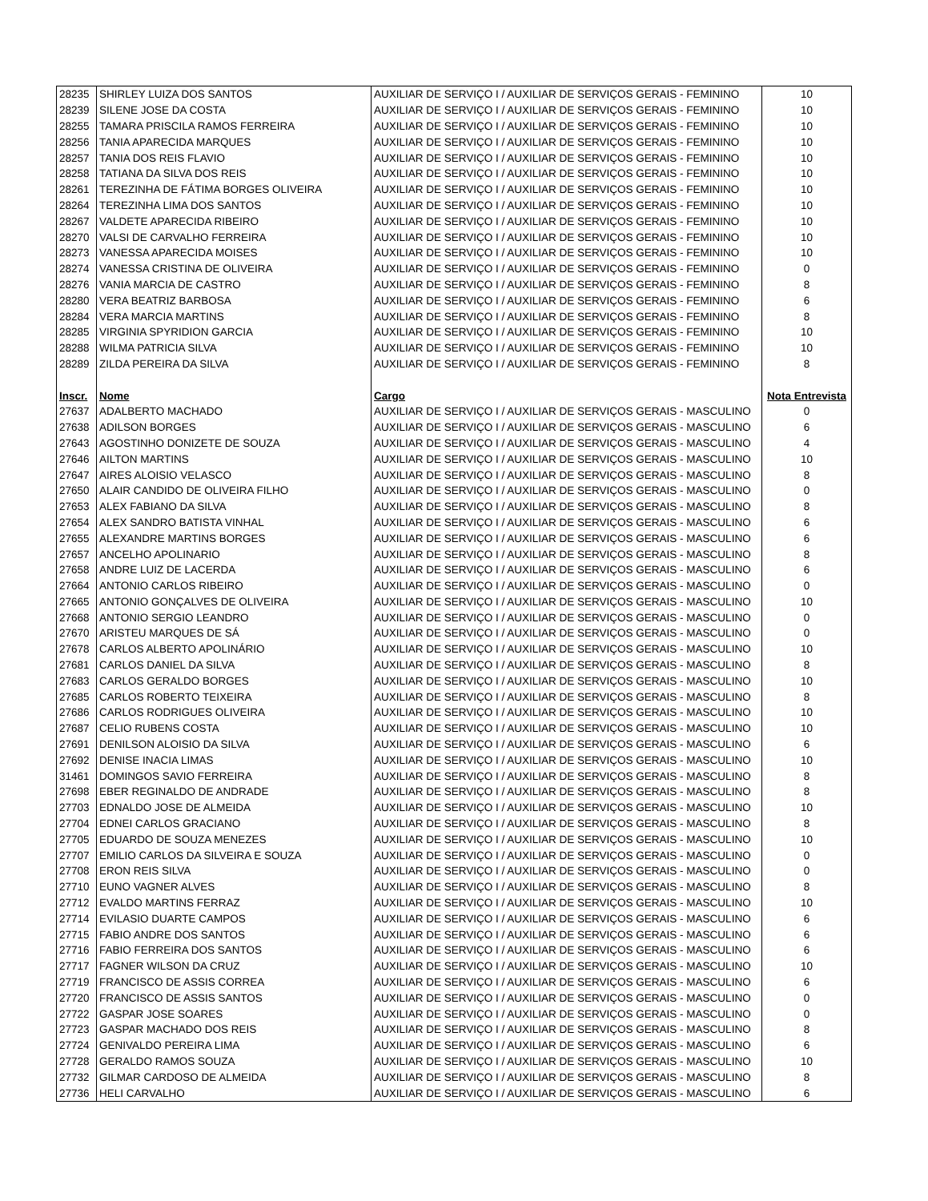| 28235 | SHIRLEY LUIZA DOS SANTOS | AUXILIAR DE SERVIÇO I / AUXILIAR DE SERVIÇOS GERAIS - FEMININO | 10 |
| 28239 | SILENE JOSE DA COSTA | AUXILIAR DE SERVIÇO I / AUXILIAR DE SERVIÇOS GERAIS - FEMININO | 10 |
| 28255 | TAMARA PRISCILA RAMOS FERREIRA | AUXILIAR DE SERVIÇO I / AUXILIAR DE SERVIÇOS GERAIS - FEMININO | 10 |
| 28256 | TANIA APARECIDA MARQUES | AUXILIAR DE SERVIÇO I / AUXILIAR DE SERVIÇOS GERAIS - FEMININO | 10 |
| 28257 | TANIA DOS REIS FLAVIO | AUXILIAR DE SERVIÇO I / AUXILIAR DE SERVIÇOS GERAIS - FEMININO | 10 |
| 28258 | TATIANA DA SILVA DOS REIS | AUXILIAR DE SERVIÇO I / AUXILIAR DE SERVIÇOS GERAIS - FEMININO | 10 |
| 28261 | TEREZINHA DE FÁTIMA BORGES OLIVEIRA | AUXILIAR DE SERVIÇO I / AUXILIAR DE SERVIÇOS GERAIS - FEMININO | 10 |
| 28264 | TEREZINHA LIMA DOS SANTOS | AUXILIAR DE SERVIÇO I / AUXILIAR DE SERVIÇOS GERAIS - FEMININO | 10 |
| 28267 | VALDETE APARECIDA RIBEIRO | AUXILIAR DE SERVIÇO I / AUXILIAR DE SERVIÇOS GERAIS - FEMININO | 10 |
| 28270 | VALSI DE CARVALHO FERREIRA | AUXILIAR DE SERVIÇO I / AUXILIAR DE SERVIÇOS GERAIS - FEMININO | 10 |
| 28273 | VANESSA APARECIDA MOISES | AUXILIAR DE SERVIÇO I / AUXILIAR DE SERVIÇOS GERAIS - FEMININO | 10 |
| 28274 | VANESSA CRISTINA DE OLIVEIRA | AUXILIAR DE SERVIÇO I / AUXILIAR DE SERVIÇOS GERAIS - FEMININO | 0 |
| 28276 | VANIA MARCIA DE CASTRO | AUXILIAR DE SERVIÇO I / AUXILIAR DE SERVIÇOS GERAIS - FEMININO | 8 |
| 28280 | VERA BEATRIZ BARBOSA | AUXILIAR DE SERVIÇO I / AUXILIAR DE SERVIÇOS GERAIS - FEMININO | 6 |
| 28284 | VERA MARCIA MARTINS | AUXILIAR DE SERVIÇO I / AUXILIAR DE SERVIÇOS GERAIS - FEMININO | 8 |
| 28285 | VIRGINIA SPYRIDION GARCIA | AUXILIAR DE SERVIÇO I / AUXILIAR DE SERVIÇOS GERAIS - FEMININO | 10 |
| 28288 | WILMA PATRICIA SILVA | AUXILIAR DE SERVIÇO I / AUXILIAR DE SERVIÇOS GERAIS - FEMININO | 10 |
| 28289 | ZILDA PEREIRA DA SILVA | AUXILIAR DE SERVIÇO I / AUXILIAR DE SERVIÇOS GERAIS - FEMININO | 8 |
| Inscr. | Nome | Cargo | Nota Entrevista |
| 27637 | ADALBERTO MACHADO | AUXILIAR DE SERVIÇO I / AUXILIAR DE SERVIÇOS GERAIS - MASCULINO | 0 |
| 27638 | ADILSON BORGES | AUXILIAR DE SERVIÇO I / AUXILIAR DE SERVIÇOS GERAIS - MASCULINO | 6 |
| 27643 | AGOSTINHO DONIZETE DE SOUZA | AUXILIAR DE SERVIÇO I / AUXILIAR DE SERVIÇOS GERAIS - MASCULINO | 4 |
| 27646 | AILTON MARTINS | AUXILIAR DE SERVIÇO I / AUXILIAR DE SERVIÇOS GERAIS - MASCULINO | 10 |
| 27647 | AIRES ALOISIO VELASCO | AUXILIAR DE SERVIÇO I / AUXILIAR DE SERVIÇOS GERAIS - MASCULINO | 8 |
| 27650 | ALAIR CANDIDO DE OLIVEIRA FILHO | AUXILIAR DE SERVIÇO I / AUXILIAR DE SERVIÇOS GERAIS - MASCULINO | 0 |
| 27653 | ALEX FABIANO DA SILVA | AUXILIAR DE SERVIÇO I / AUXILIAR DE SERVIÇOS GERAIS - MASCULINO | 8 |
| 27654 | ALEX SANDRO BATISTA VINHAL | AUXILIAR DE SERVIÇO I / AUXILIAR DE SERVIÇOS GERAIS - MASCULINO | 6 |
| 27655 | ALEXANDRE MARTINS BORGES | AUXILIAR DE SERVIÇO I / AUXILIAR DE SERVIÇOS GERAIS - MASCULINO | 6 |
| 27657 | ANCELHO APOLINARIO | AUXILIAR DE SERVIÇO I / AUXILIAR DE SERVIÇOS GERAIS - MASCULINO | 8 |
| 27658 | ANDRE LUIZ DE LACERDA | AUXILIAR DE SERVIÇO I / AUXILIAR DE SERVIÇOS GERAIS - MASCULINO | 6 |
| 27664 | ANTONIO CARLOS RIBEIRO | AUXILIAR DE SERVIÇO I / AUXILIAR DE SERVIÇOS GERAIS - MASCULINO | 0 |
| 27665 | ANTONIO GONÇALVES DE OLIVEIRA | AUXILIAR DE SERVIÇO I / AUXILIAR DE SERVIÇOS GERAIS - MASCULINO | 10 |
| 27668 | ANTONIO SERGIO LEANDRO | AUXILIAR DE SERVIÇO I / AUXILIAR DE SERVIÇOS GERAIS - MASCULINO | 0 |
| 27670 | ARISTEU MARQUES DE SÁ | AUXILIAR DE SERVIÇO I / AUXILIAR DE SERVIÇOS GERAIS - MASCULINO | 0 |
| 27678 | CARLOS ALBERTO APOLINÁRIO | AUXILIAR DE SERVIÇO I / AUXILIAR DE SERVIÇOS GERAIS - MASCULINO | 10 |
| 27681 | CARLOS DANIEL DA SILVA | AUXILIAR DE SERVIÇO I / AUXILIAR DE SERVIÇOS GERAIS - MASCULINO | 8 |
| 27683 | CARLOS GERALDO BORGES | AUXILIAR DE SERVIÇO I / AUXILIAR DE SERVIÇOS GERAIS - MASCULINO | 10 |
| 27685 | CARLOS ROBERTO TEIXEIRA | AUXILIAR DE SERVIÇO I / AUXILIAR DE SERVIÇOS GERAIS - MASCULINO | 8 |
| 27686 | CARLOS RODRIGUES OLIVEIRA | AUXILIAR DE SERVIÇO I / AUXILIAR DE SERVIÇOS GERAIS - MASCULINO | 10 |
| 27687 | CELIO RUBENS COSTA | AUXILIAR DE SERVIÇO I / AUXILIAR DE SERVIÇOS GERAIS - MASCULINO | 10 |
| 27691 | DENILSON ALOISIO DA SILVA | AUXILIAR DE SERVIÇO I / AUXILIAR DE SERVIÇOS GERAIS - MASCULINO | 6 |
| 27692 | DENISE INACIA LIMAS | AUXILIAR DE SERVIÇO I / AUXILIAR DE SERVIÇOS GERAIS - MASCULINO | 10 |
| 31461 | DOMINGOS SAVIO FERREIRA | AUXILIAR DE SERVIÇO I / AUXILIAR DE SERVIÇOS GERAIS - MASCULINO | 8 |
| 27698 | EBER REGINALDO DE ANDRADE | AUXILIAR DE SERVIÇO I / AUXILIAR DE SERVIÇOS GERAIS - MASCULINO | 8 |
| 27703 | EDNALDO JOSE DE ALMEIDA | AUXILIAR DE SERVIÇO I / AUXILIAR DE SERVIÇOS GERAIS - MASCULINO | 10 |
| 27704 | EDNEI CARLOS GRACIANO | AUXILIAR DE SERVIÇO I / AUXILIAR DE SERVIÇOS GERAIS - MASCULINO | 8 |
| 27705 | EDUARDO DE SOUZA MENEZES | AUXILIAR DE SERVIÇO I / AUXILIAR DE SERVIÇOS GERAIS - MASCULINO | 10 |
| 27707 | EMILIO CARLOS DA SILVEIRA E SOUZA | AUXILIAR DE SERVIÇO I / AUXILIAR DE SERVIÇOS GERAIS - MASCULINO | 0 |
| 27708 | ERON REIS SILVA | AUXILIAR DE SERVIÇO I / AUXILIAR DE SERVIÇOS GERAIS - MASCULINO | 0 |
| 27710 | EUNO VAGNER ALVES | AUXILIAR DE SERVIÇO I / AUXILIAR DE SERVIÇOS GERAIS - MASCULINO | 8 |
| 27712 | EVALDO MARTINS FERRAZ | AUXILIAR DE SERVIÇO I / AUXILIAR DE SERVIÇOS GERAIS - MASCULINO | 10 |
| 27714 | EVILASIO DUARTE CAMPOS | AUXILIAR DE SERVIÇO I / AUXILIAR DE SERVIÇOS GERAIS - MASCULINO | 6 |
| 27715 | FABIO ANDRE DOS SANTOS | AUXILIAR DE SERVIÇO I / AUXILIAR DE SERVIÇOS GERAIS - MASCULINO | 6 |
| 27716 | FABIO FERREIRA DOS SANTOS | AUXILIAR DE SERVIÇO I / AUXILIAR DE SERVIÇOS GERAIS - MASCULINO | 6 |
| 27717 | FAGNER WILSON DA CRUZ | AUXILIAR DE SERVIÇO I / AUXILIAR DE SERVIÇOS GERAIS - MASCULINO | 10 |
| 27719 | FRANCISCO DE ASSIS CORREA | AUXILIAR DE SERVIÇO I / AUXILIAR DE SERVIÇOS GERAIS - MASCULINO | 6 |
| 27720 | FRANCISCO DE ASSIS SANTOS | AUXILIAR DE SERVIÇO I / AUXILIAR DE SERVIÇOS GERAIS - MASCULINO | 0 |
| 27722 | GASPAR JOSE SOARES | AUXILIAR DE SERVIÇO I / AUXILIAR DE SERVIÇOS GERAIS - MASCULINO | 0 |
| 27723 | GASPAR MACHADO DOS REIS | AUXILIAR DE SERVIÇO I / AUXILIAR DE SERVIÇOS GERAIS - MASCULINO | 8 |
| 27724 | GENIVALDO PEREIRA LIMA | AUXILIAR DE SERVIÇO I / AUXILIAR DE SERVIÇOS GERAIS - MASCULINO | 6 |
| 27728 | GERALDO RAMOS SOUZA | AUXILIAR DE SERVIÇO I / AUXILIAR DE SERVIÇOS GERAIS - MASCULINO | 10 |
| 27732 | GILMAR CARDOSO DE ALMEIDA | AUXILIAR DE SERVIÇO I / AUXILIAR DE SERVIÇOS GERAIS - MASCULINO | 8 |
| 27736 | HELI CARVALHO | AUXILIAR DE SERVIÇO I / AUXILIAR DE SERVIÇOS GERAIS - MASCULINO | 6 |